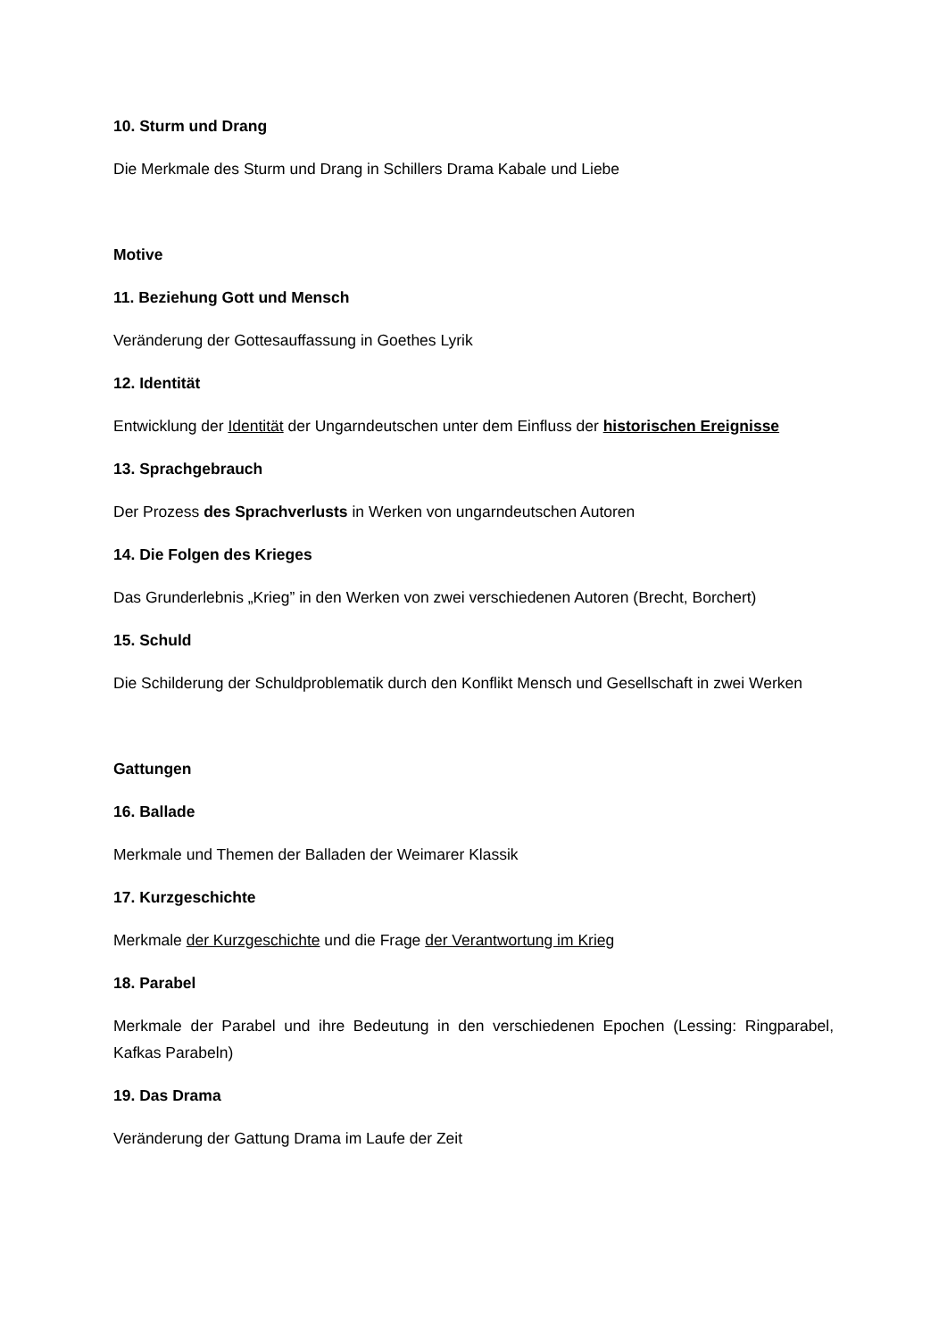10. Sturm und Drang
Die Merkmale des Sturm und Drang in Schillers Drama Kabale und Liebe
Motive
11. Beziehung Gott und Mensch
Veränderung der Gottesauffassung in Goethes Lyrik
12. Identität
Entwicklung der Identität der Ungarndeutschen unter dem Einfluss der historischen Ereignisse
13. Sprachgebrauch
Der Prozess des Sprachverlusts in Werken von ungarndeutschen Autoren
14. Die Folgen des Krieges
Das Grunderlebnis „Krieg” in den Werken von zwei verschiedenen Autoren (Brecht, Borchert)
15. Schuld
Die Schilderung der Schuldproblematik durch den Konflikt Mensch und Gesellschaft in zwei Werken
Gattungen
16. Ballade
Merkmale und Themen der Balladen der Weimarer Klassik
17. Kurzgeschichte
Merkmale der Kurzgeschichte und die Frage der Verantwortung im Krieg
18. Parabel
Merkmale der Parabel und ihre Bedeutung in den verschiedenen Epochen (Lessing: Ringparabel, Kafkas Parabeln)
19. Das Drama
Veränderung der Gattung Drama im Laufe der Zeit